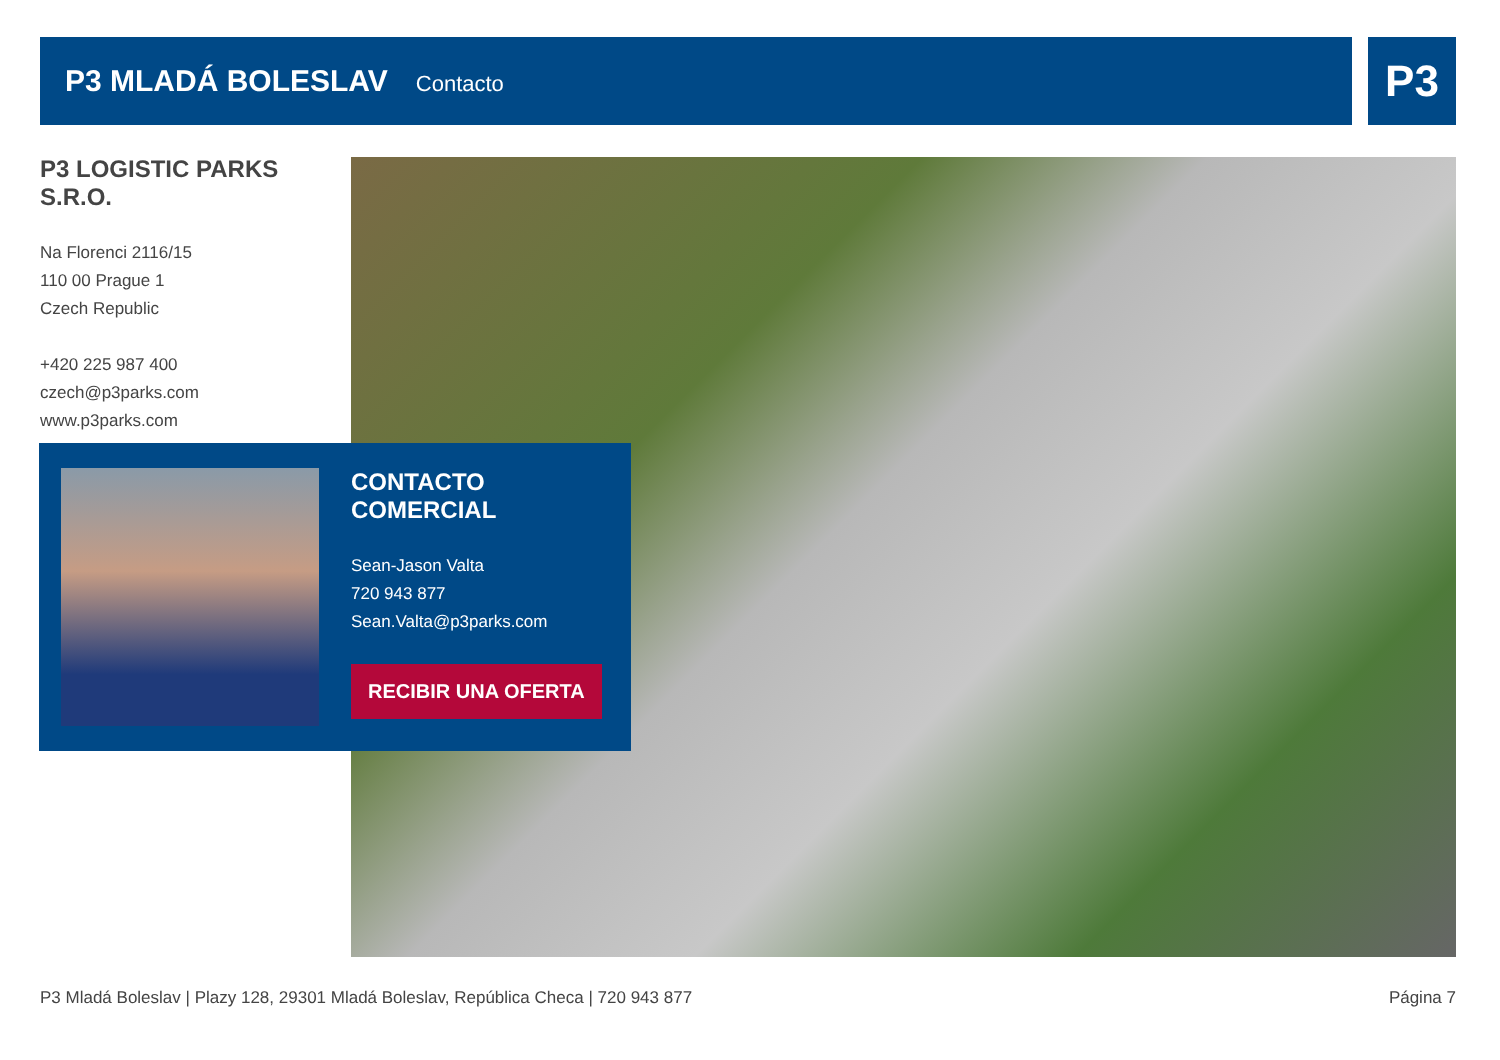P3 MLADÁ BOLESLAV
Contacto
P3
P3 LOGISTIC PARKS S.R.O.
Na Florenci 2116/15
110 00 Prague 1
Czech Republic
+420 225 987 400
czech@p3parks.com
www.p3parks.com
CONTACTO COMERCIAL
Sean-Jason Valta
720 943 877
Sean.Valta@p3parks.com
RECIBIR UNA OFERTA
P3 Mladá Boleslav | Plazy 128, 29301 Mladá Boleslav, República Checa | 720 943 877 Página 7